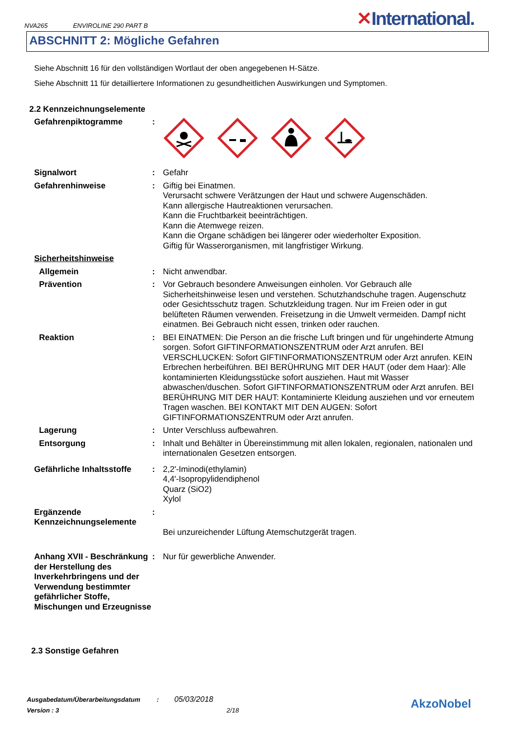NVA265 ENVIROLINE 290 PART B
✕International.
ABSCHNITT 2: Mögliche Gefahren
Siehe Abschnitt 16 für den vollständigen Wortlaut der oben angegebenen H-Sätze.
Siehe Abschnitt 11 für detailliertere Informationen zu gesundheitlichen Auswirkungen und Symptomen.
2.2 Kennzeichnungselemente
Gefahrenpiktogramme :
Signalwort : Gefahr
Gefahrenhinweise : Giftig bei Einatmen.
Verursacht schwere Verätzungen der Haut und schwere Augenschäden.
Kann allergische Hautreaktionen verursachen.
Kann die Fruchtbarkeit beeinträchtigen.
Kann die Atemwege reizen.
Kann die Organe schädigen bei längerer oder wiederholter Exposition.
Giftig für Wasserorganismen, mit langfristiger Wirkung.
Sicherheitshinweise
Allgemein : Nicht anwendbar.
Prävention : Vor Gebrauch besondere Anweisungen einholen. Vor Gebrauch alle Sicherheitshinweise lesen und verstehen. Schutzhandschuhe tragen. Augenschutz oder Gesichtsschutz tragen. Schutzkleidung tragen. Nur im Freien oder in gut belüfteten Räumen verwenden. Freisetzung in die Umwelt vermeiden. Dampf nicht einatmen. Bei Gebrauch nicht essen, trinken oder rauchen.
Reaktion : BEI EINATMEN: Die Person an die frische Luft bringen und für ungehinderte Atmung sorgen. Sofort GIFTINFORMATIONSZENTRUM oder Arzt anrufen. BEI VERSCHLUCKEN: Sofort GIFTINFORMATIONSZENTRUM oder Arzt anrufen. KEIN Erbrechen herbeiführen. BEI BERÜHRUNG MIT DER HAUT (oder dem Haar): Alle kontaminierten Kleidungsstücke sofort ausziehen. Haut mit Wasser abwaschen/duschen. Sofort GIFTINFORMATIONSZENTRUM oder Arzt anrufen. BEI BERÜHRUNG MIT DER HAUT: Kontaminierte Kleidung ausziehen und vor erneutem Tragen waschen. BEI KONTAKT MIT DEN AUGEN: Sofort GIFTINFORMATIONSZENTRUM oder Arzt anrufen.
Lagerung : Unter Verschluss aufbewahren.
Entsorgung : Inhalt und Behälter in Übereinstimmung mit allen lokalen, regionalen, nationalen und internationalen Gesetzen entsorgen.
Gefährliche Inhaltsstoffe
: 2,2'-Iminodi(ethylamin)
4,4'-Isopropylidendiphenol
Quarz (SiO2)
Xylol
Ergänzende Kennzeichnungselemente
:
Bei unzureichender Lüftung Atemschutzgerät tragen.
Anhang XVII - Beschränkung der Herstellung des Inverkehrbringens und der Verwendung bestimmter gefährlicher Stoffe, Mischungen und Erzeugnisse
: Nur für gewerbliche Anwender.
2.3 Sonstige Gefahren
Ausgabedatum/Überarbeitungsdatum : 05/03/2018
Version : 3 2/18
AkzoNobel